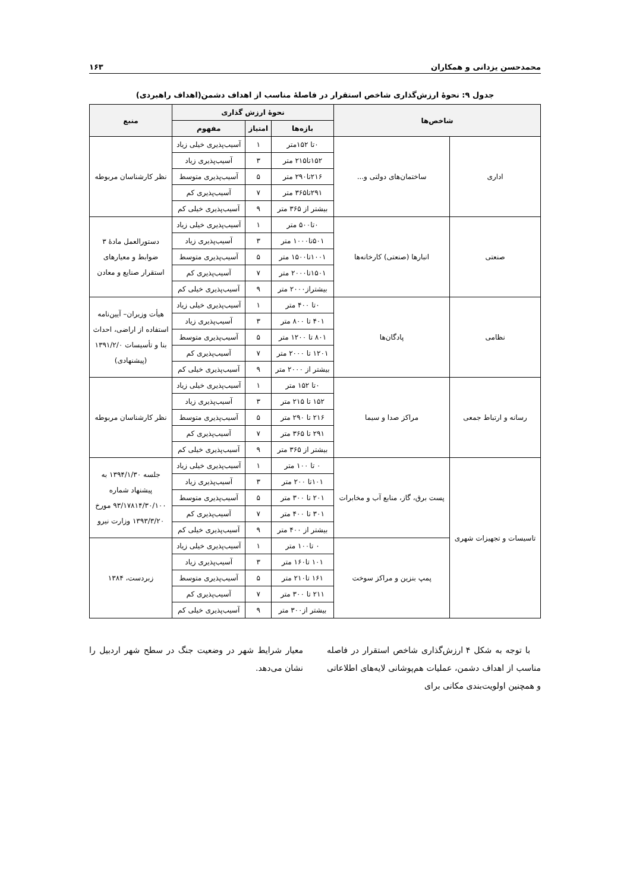محمدحسن یزدانی و همکاران ۱۶۳
جدول ۹: نحوۀ ارزش‌گذاری شاخص استقرار در فاصلۀ مناسب از اهداف دشمن(اهداف راهبردی)
| شاخص‌ها | | نحوۀ ارزش گذاری | | | منبع |
| --- | --- | --- | --- | --- | --- |
| | | بازه‌ها | امتیاز | مفهوم | |
| اداری | ساختمان‌های دولتی و... | ۰تا ۱۵۲متر | ۱ | آسیب‌پذیری خیلی زیاد | نظر کارشناسان مربوطه |
| | | ۱۵۲تا۲۱۵ متر | ۳ | آسیب‌پذیری زیاد | |
| | | ۲۱۶تا۲۹۰ متر | ۵ | آسیب‌پذیری متوسط | |
| | | ۲۹۱تا۳۶۵ متر | ۷ | آسیب‌پذیری کم | |
| | | بیشتر از ۳۶۵ متر | ۹ | آسیب‌پذیری خیلی کم | |
| صنعتی | انبارها (صنعتی) کارخانه‌ها | ۰تا۵۰۰ متر | ۱ | آسیب‌پذیری خیلی زیاد | دستورالعمل مادۀ ۳ ضوابط و معیارهای استقرار صنایع و معادن |
| | | ۵۰۱تا۱۰۰۰ متر | ۳ | آسیب‌پذیری زیاد | |
| | | ۱۰۰۱تا۱۵۰۰ متر | ۵ | آسیب‌پذیری متوسط | |
| | | ۱۵۰۱تا۲۰۰۰ متر | ۷ | آسیب‌پذیری کم | |
| | | بیشتراز۲۰۰۰ متر | ۹ | آسیب‌پذیری خیلی کم | |
| نظامی | پادگان‌ها | ۰تا ۴۰۰ متر | ۱ | آسیب‌پذیری خیلی زیاد | هیأت وزیران– آیین‌نامه استفاده از اراضی، احداث بنا و تأسیسات ۱۳۹۱/۲/۰ (پیشنهادی) |
| | | ۴۰۱ تا ۸۰۰ متر | ۳ | آسیب‌پذیری زیاد | |
| | | ۸۰۱ تا ۱۲۰۰ متر | ۵ | آسیب‌پذیری متوسط | |
| | | ۱۲۰۱ تا ۲۰۰۰ متر | ۷ | آسیب‌پذیری کم | |
| | | بیشتر از ۲۰۰۰ متر | ۹ | آسیب‌پذیری خیلی کم | |
| رسانه و ارتباط جمعی | مراکز صدا و سیما | ۰تا ۱۵۲ متر | ۱ | آسیب‌پذیری خیلی زیاد | نظر کارشناسان مربوطه |
| | | ۱۵۲ تا ۲۱۵ متر | ۳ | آسیب‌پذیری زیاد | |
| | | ۲۱۶ تا ۲۹۰ متر | ۵ | آسیب‌پذیری متوسط | |
| | | ۲۹۱ تا ۳۶۵ متر | ۷ | آسیب‌پذیری کم | |
| | | بیشتر از ۳۶۵ متر | ۹ | آسیب‌پذیری خیلی کم | |
| تاسیسات و تجهیزات شهری | پست برق، گاز، منابع آب و مخابرات | ۰ تا ۱۰۰ متر | ۱ | آسیب‌پذیری خیلی زیاد | جلسه ۱۳۹۴/۱/۳۰ به پیشنهاد شماره ۹۳/۱۷۸۱۴/۳۰/۱۰۰ مورخ ۱۳۹۳/۳/۲۰ وزارت نیرو |
| | | ۱۰۱تا ۲۰۰ متر | ۳ | آسیب‌پذیری زیاد | |
| | | ۲۰۱ تا ۳۰۰ متر | ۵ | آسیب‌پذیری متوسط | |
| | | ۳۰۱ تا ۴۰۰ متر | ۷ | آسیب‌پذیری کم | |
| | | بیشتر از ۴۰۰ متر | ۹ | آسیب‌پذیری خیلی کم | |
| | پمپ بنزین و مراکز سوخت | ۰ تا۱۰۰ متر | ۱ | آسیب‌پذیری خیلی زیاد | زبردست، ۱۳۸۴ |
| | | ۱۰۱ تا۱۶۰ متر | ۳ | آسیب‌پذیری زیاد | |
| | | ۱۶۱ تا۲۱۰ متر | ۵ | آسیب‌پذیری متوسط | |
| | | ۲۱۱ تا ۳۰۰ متر | ۷ | آسیب‌پذیری کم | |
| | | بیشتر از۳۰۰ متر | ۹ | آسیب‌پذیری خیلی کم | |
با توجه به شکل ۴ ارزش‌گذاری شاخص استقرار در فاصله مناسب از اهداف دشمن، عملیات هم‌پوشانی لایه‌های اطلاعاتی و همچنین اولویت‌بندی مکانی برای
معیار شرایط شهر در وضعیت جنگ در سطح شهر اردبیل را نشان می‌دهد.